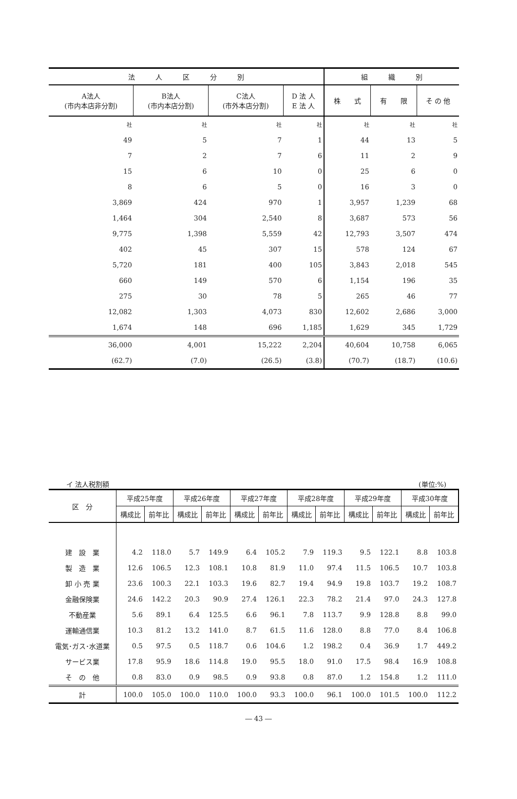| 法 人 区 分 別 | | | | 組 織 別 | | |
| --- | --- | --- | --- | --- | --- | --- |
| A法人 (市内本店非分割) | B法人 (市内本店分割) | C法人 (市外本店分割) | D 法 人 E 法 人 | 株 式 | 有 限 | そ の 他 |
| 社 | 社 | 社 | 社 | 社 | 社 | 社 |
| 49 | 5 | 7 | 1 | 44 | 13 | 5 |
| 7 | 2 | 7 | 6 | 11 | 2 | 9 |
| 15 | 6 | 10 | 0 | 25 | 6 | 0 |
| 8 | 6 | 5 | 0 | 16 | 3 | 0 |
| 3,869 | 424 | 970 | 1 | 3,957 | 1,239 | 68 |
| 1,464 | 304 | 2,540 | 8 | 3,687 | 573 | 56 |
| 9,775 | 1,398 | 5,559 | 42 | 12,793 | 3,507 | 474 |
| 402 | 45 | 307 | 15 | 578 | 124 | 67 |
| 5,720 | 181 | 400 | 105 | 3,843 | 2,018 | 545 |
| 660 | 149 | 570 | 6 | 1,154 | 196 | 35 |
| 275 | 30 | 78 | 5 | 265 | 46 | 77 |
| 12,082 | 1,303 | 4,073 | 830 | 12,602 | 2,686 | 3,000 |
| 1,674 | 148 | 696 | 1,185 | 1,629 | 345 | 1,729 |
| 36,000 | 4,001 | 15,222 | 2,204 | 40,604 | 10,758 | 6,065 |
| (62.7) | (7.0) | (26.5) | (3.8) | (70.7) | (18.7) | (10.6) |
イ 法人税割額 (単位:%)
| 区 分 | 平成25年度 | | 平成26年度 | | 平成27年度 | | 平成28年度 | | 平成29年度 | | 平成30年度 | |
| --- | --- | --- | --- | --- | --- | --- | --- | --- | --- | --- | --- | --- |
| | 構成比 | 前年比 | 構成比 | 前年比 | 構成比 | 前年比 | 構成比 | 前年比 | 構成比 | 前年比 | 構成比 | 前年比 |
| 建 設 業 | 4.2 | 118.0 | 5.7 | 149.9 | 6.4 | 105.2 | 7.9 | 119.3 | 9.5 | 122.1 | 8.8 | 103.8 |
| 製 造 業 | 12.6 | 106.5 | 12.3 | 108.1 | 10.8 | 81.9 | 11.0 | 97.4 | 11.5 | 106.5 | 10.7 | 103.8 |
| 卸 小 売 業 | 23.6 | 100.3 | 22.1 | 103.3 | 19.6 | 82.7 | 19.4 | 94.9 | 19.8 | 103.7 | 19.2 | 108.7 |
| 金融保険業 | 24.6 | 142.2 | 20.3 | 90.9 | 27.4 | 126.1 | 22.3 | 78.2 | 21.4 | 97.0 | 24.3 | 127.8 |
| 不動産業 | 5.6 | 89.1 | 6.4 | 125.5 | 6.6 | 96.1 | 7.8 | 113.7 | 9.9 | 128.8 | 8.8 | 99.0 |
| 運輸通信業 | 10.3 | 81.2 | 13.2 | 141.0 | 8.7 | 61.5 | 11.6 | 128.0 | 8.8 | 77.0 | 8.4 | 106.8 |
| 電気･ガス･水道業 | 0.5 | 97.5 | 0.5 | 118.7 | 0.6 | 104.6 | 1.2 | 198.2 | 0.4 | 36.9 | 1.7 | 449.2 |
| サービス業 | 17.8 | 95.9 | 18.6 | 114.8 | 19.0 | 95.5 | 18.0 | 91.0 | 17.5 | 98.4 | 16.9 | 108.8 |
| そ の 他 | 0.8 | 83.0 | 0.9 | 98.5 | 0.9 | 93.8 | 0.8 | 87.0 | 1.2 | 154.8 | 1.2 | 111.0 |
| 計 | 100.0 | 105.0 | 100.0 | 110.0 | 100.0 | 93.3 | 100.0 | 96.1 | 100.0 | 101.5 | 100.0 | 112.2 |
― 43 ―